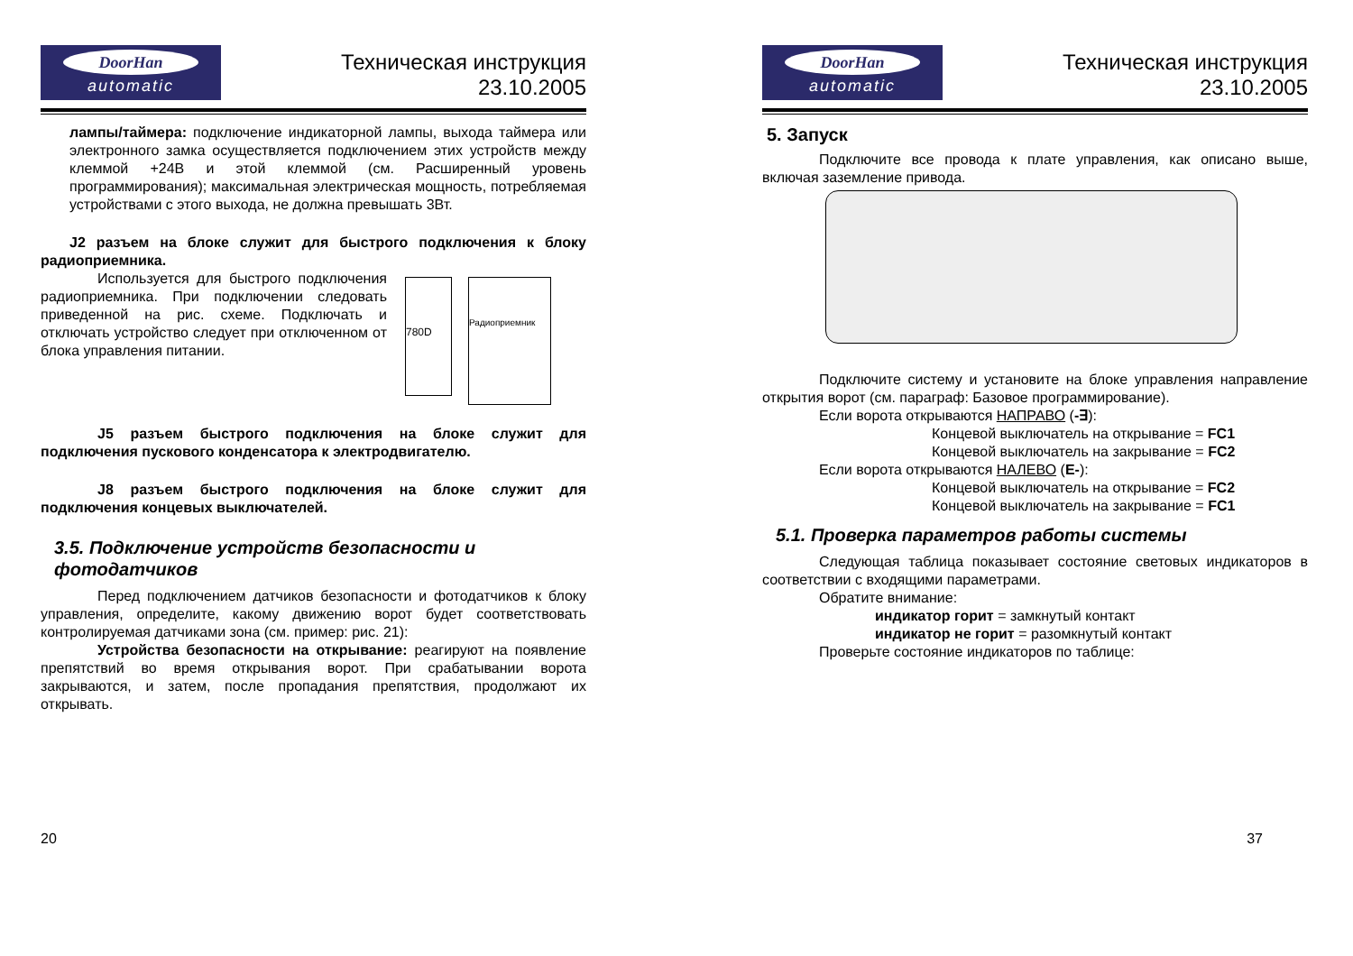DoorHan
automatic
Техническая инструкция
23.10.2005
лампы/таймера: подключение индикаторной лампы, выхода таймера или электронного замка осуществляется подключением этих устройств между клеммой +24В и этой клеммой (см. Расширенный уровень программирования); максимальная электрическая мощность, потребляемая устройствами с этого выхода, не должна превышать 3Вт.
J2 разъем на блоке служит для быстрого подключения к блоку радиоприемника.
Используется для быстрого подключения радиоприемника. При подключении следовать приведенной на рис. схеме. Подключать и отключать устройство следует при отключенном от блока управления питании.
780D
Радиоприемник
J5 разъем быстрого подключения на блоке служит для подключения пускового конденсатора к электродвигателю.
J8 разъем быстрого подключения на блоке служит для подключения концевых выключателей.
3.5. Подключение устройств безопасности и фотодатчиков
Перед подключением датчиков безопасности и фотодатчиков к блоку управления, определите, какому движению ворот будет соответствовать контролируемая датчиками зона (см. пример: рис. 21):
Устройства безопасности на открывание: реагируют на появление препятствий во время открывания ворот. При срабатывании ворота закрываются, и затем, после пропадания препятствия, продолжают их открывать.
20
DoorHan
automatic
Техническая инструкция
23.10.2005
5. Запуск
Подключите все провода к плате управления, как описано выше, включая заземление привода.
Подключите систему и установите на блоке управления направление открытия ворот (см. параграф: Базовое программирование).
Если ворота открываются НАПРАВО (-∃):
Концевой выключатель на открывание = FC1
Концевой выключатель на закрывание = FC2
Если ворота открываются НАЛЕВО (E-):
Концевой выключатель на открывание = FC2
Концевой выключатель на закрывание = FC1
5.1. Проверка параметров работы системы
Следующая таблица показывает состояние световых индикаторов в соответствии с входящими параметрами.
Обратите внимание:
индикатор горит = замкнутый контакт
индикатор не горит = разомкнутый контакт
Проверьте состояние индикаторов по таблице:
37